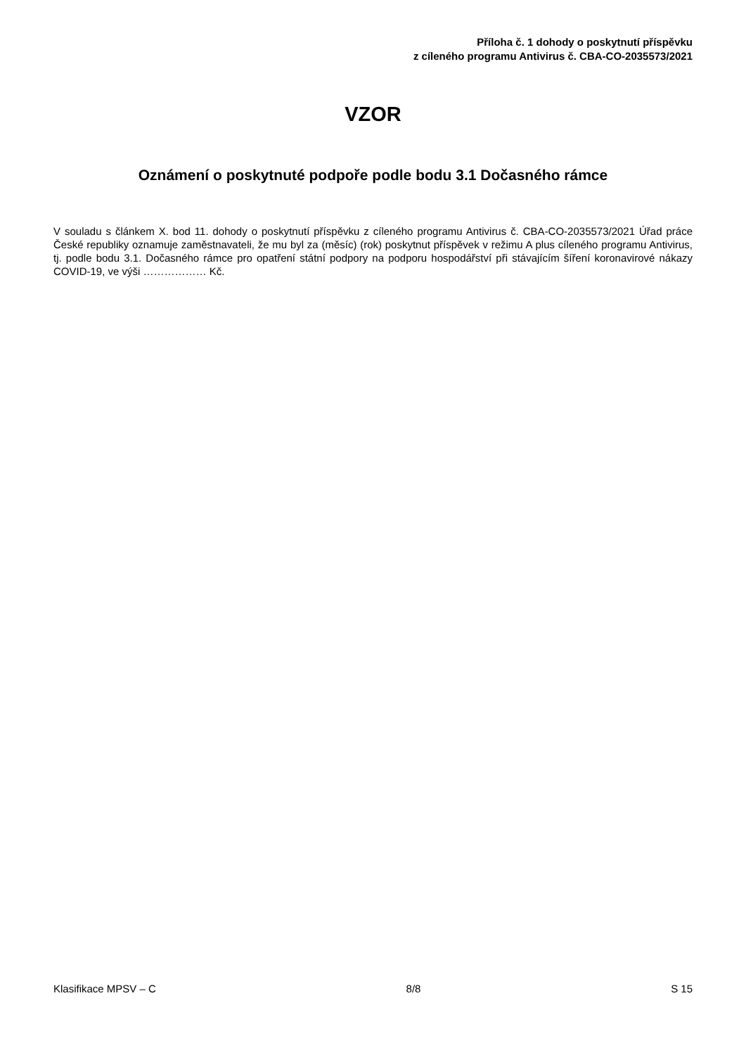Příloha č. 1 dohody o poskytnutí příspěvku
z cíleného programu Antivirus č. CBA-CO-2035573/2021
VZOR
Oznámení o poskytnuté podpoře podle bodu 3.1 Dočasného rámce
V souladu s článkem X. bod 11. dohody o poskytnutí příspěvku z cíleného programu Antivirus č. CBA-CO-2035573/2021 Úřad práce České republiky oznamuje zaměstnavateli, že mu byl za (měsíc) (rok) poskytnut příspěvek v režimu A plus cíleného programu Antivirus, tj. podle bodu 3.1. Dočasného rámce pro opatření státní podpory na podporu hospodářství při stávajícím šíření koronavirové nákazy COVID-19, ve výši ……………… Kč.
Klasifikace MPSV – C 8/8 S 15